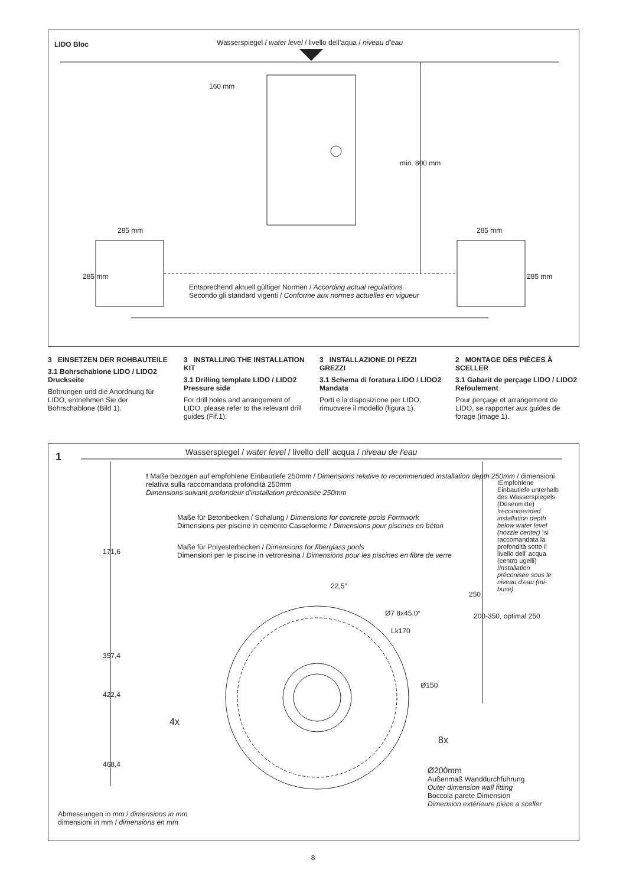LIDO Bloc
Wasserspiegel / water level / livello dell’aqua / niveau d’eau
160 mm
min. 800 mm
285 mm 285 mm
285 mm 285 mm
Entsprechend aktuell gültiger Normen / According actual regulations
Secondo gli standard vigenti / Conforme aux normes actuelles en vigueur
3 EINSETZEN DER ROHBAUTEILE
3.1 Bohrschablone LIDO / LIDO2 Druckseite
Bohrungen und die Anordnung für LIDO, entnehmen Sie der Bohrschablone (Bild 1).
3 INSTALLING THE INSTALLATION KIT
3.1 Drilling template LIDO / LIDO2 Pressure side
For drill holes and arrangement of LIDO, please refer to the relevant drill guides (Fif.1).
3 INSTALLAZIONE DI PEZZI GREZZI
3.1 Schema di foratura LIDO / LIDO2 Mandata
Porti e la disposizione per LIDO, rimuovere il modello (figura 1).
2 MONTAGE DES PIÈCES À SCELLER
3.1 Gabarit de perçage LIDO / LIDO2 Refoulement
Pour perçage et arrangement de LIDO, se rapporter aux guides de forage (image 1).
1
Wasserspiegel / water level / livello dell’ acqua / niveau de l'eau
! Maße bezogen auf empfohlene Einbautiefe 250mm / Dimensions relative to recommended installation depth 250mm / dimensioni relativa sulla raccomandata profondità 250mm
Dimensions suivant profondeur d'installation préconisée 250mm
Maße für Betonbecken / Schalung / Dimensions for concrete pools Formwork
Dimensions per piscine in cemento Casseforme / Dimensions pour piscines en béton
Maße für Polyesterbecken / Dimensions for fiberglass pools
Dimensioni per le piscine in vetroresina / Dimensions pour les piscines en fibre de verre
171,6
357,4
422,4
468,4
22,5°
250
Ø7 8x45.0°
Lk170
Ø150
4x
8x
200-350, optimal 250
!Empfohlene Einbautiefe unterhalb des Wasserspiegels (Düsenmitte) !recommended installation depth below water level (nozzle center) !si raccomandata la profondità sotto il livello dell' acqua (centro ugelli) !Installation préconisée sous le niveau d'eau (mi-buse)
Ø200mm
Außenmaß Wanddurchführung
Outer dimension wall fitting
Boccola parete Dimension
Dimension extérieure piece a sceller
Abmessungen in mm / dimensions in mm
dimensioni in mm / dimensions en mm
8